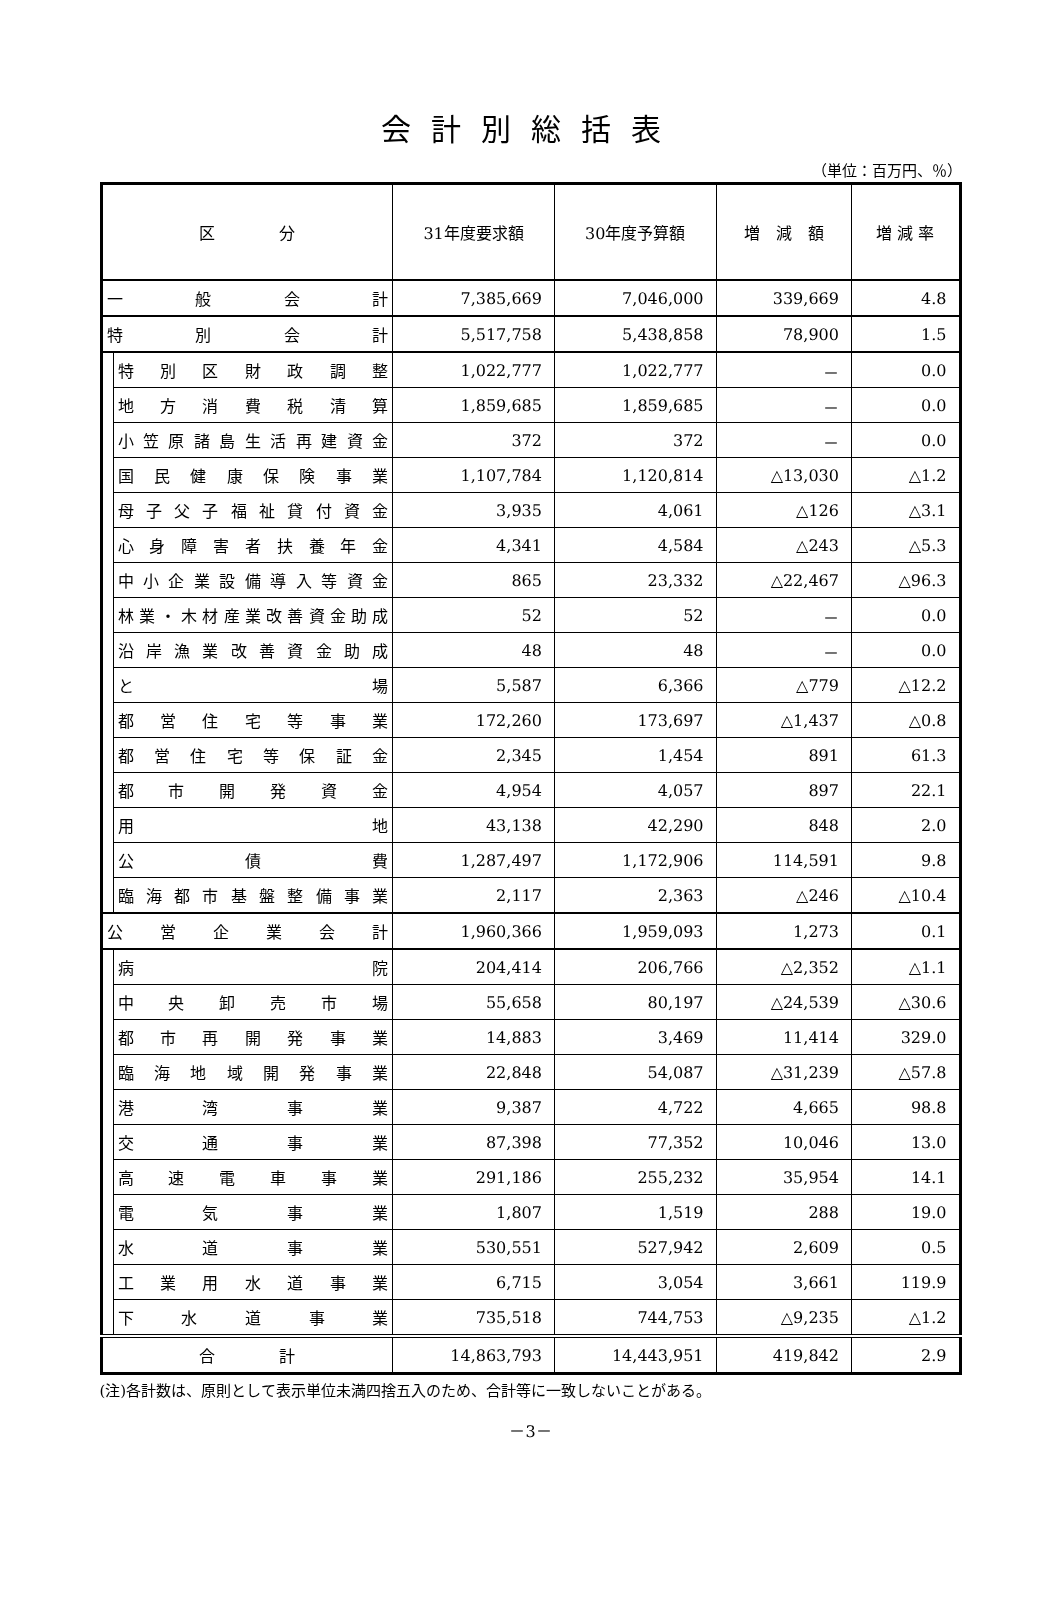会計別総括表
（単位：百万円、％）
| 区 分 | | 31年度要求額 | 30年度予算額 | 増 減 額 | 増 減 率 |
| --- | --- | --- | --- | --- | --- |
| 一 般 会 計 | | 7,385,669 | 7,046,000 | 339,669 | 4.8 |
| 特 別 会 計 | | 5,517,758 | 5,438,858 | 78,900 | 1.5 |
| | 特別区財政調整 | 1,022,777 | 1,022,777 | － | 0.0 |
| | 地方消費税清算 | 1,859,685 | 1,859,685 | － | 0.0 |
| | 小笠原諸島生活再建資金 | 372 | 372 | － | 0.0 |
| | 国民健康保険事業 | 1,107,784 | 1,120,814 | △13,030 | △1.2 |
| | 母子父子福祉貸付資金 | 3,935 | 4,061 | △126 | △3.1 |
| | 心身障害者扶養年金 | 4,341 | 4,584 | △243 | △5.3 |
| | 中小企業設備導入等資金 | 865 | 23,332 | △22,467 | △96.3 |
| | 林業・木材産業改善資金助成 | 52 | 52 | － | 0.0 |
| | 沿岸漁業改善資金助成 | 48 | 48 | － | 0.0 |
| | と 場 | 5,587 | 6,366 | △779 | △12.2 |
| | 都営住宅等事業 | 172,260 | 173,697 | △1,437 | △0.8 |
| | 都営住宅等保証金 | 2,345 | 1,454 | 891 | 61.3 |
| | 都市開発資金 | 4,954 | 4,057 | 897 | 22.1 |
| | 用 地 | 43,138 | 42,290 | 848 | 2.0 |
| | 公 債 費 | 1,287,497 | 1,172,906 | 114,591 | 9.8 |
| | 臨海都市基盤整備事業 | 2,117 | 2,363 | △246 | △10.4 |
| 公 営 企 業 会 計 | | 1,960,366 | 1,959,093 | 1,273 | 0.1 |
| | 病 院 | 204,414 | 206,766 | △2,352 | △1.1 |
| | 中央卸売市場 | 55,658 | 80,197 | △24,539 | △30.6 |
| | 都市再開発事業 | 14,883 | 3,469 | 11,414 | 329.0 |
| | 臨海地域開発事業 | 22,848 | 54,087 | △31,239 | △57.8 |
| | 港湾事業 | 9,387 | 4,722 | 4,665 | 98.8 |
| | 交通事業 | 87,398 | 77,352 | 10,046 | 13.0 |
| | 高速電車事業 | 291,186 | 255,232 | 35,954 | 14.1 |
| | 電気事業 | 1,807 | 1,519 | 288 | 19.0 |
| | 水道事業 | 530,551 | 527,942 | 2,609 | 0.5 |
| | 工業用水道事業 | 6,715 | 3,054 | 3,661 | 119.9 |
| | 下水道事業 | 735,518 | 744,753 | △9,235 | △1.2 |
| 合 計 | | 14,863,793 | 14,443,951 | 419,842 | 2.9 |
(注)各計数は、原則として表示単位未満四捨五入のため、合計等に一致しないことがある。
－3－